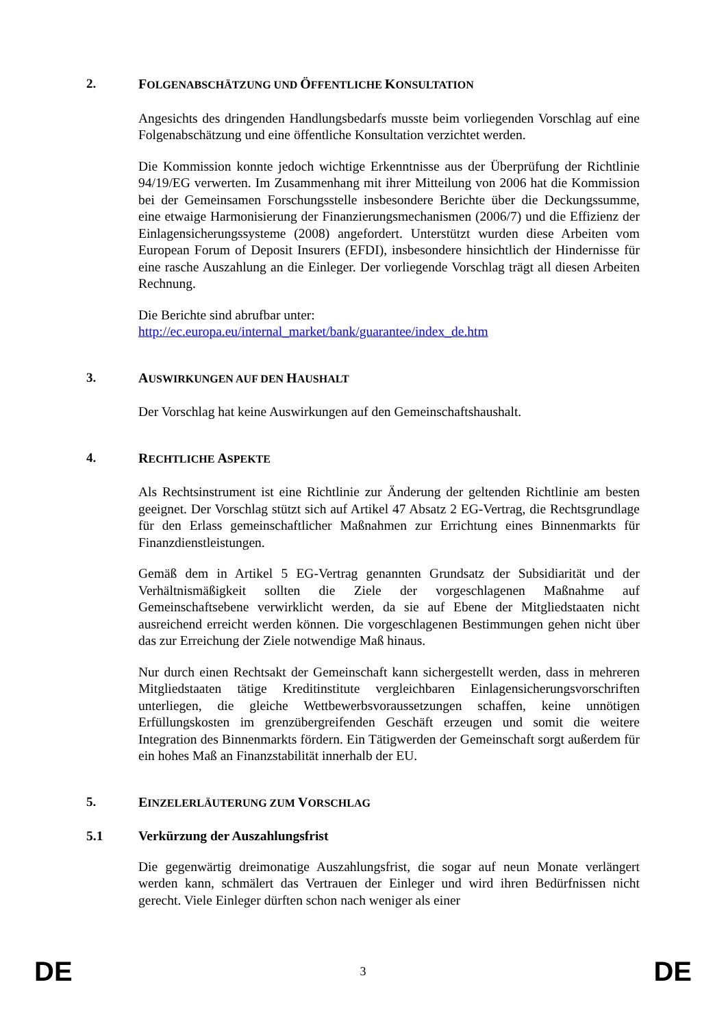2. FOLGENABSCHÄTZUNG UND ÖFFENTLICHE KONSULTATION
Angesichts des dringenden Handlungsbedarfs musste beim vorliegenden Vorschlag auf eine Folgenabschätzung und eine öffentliche Konsultation verzichtet werden.
Die Kommission konnte jedoch wichtige Erkenntnisse aus der Überprüfung der Richtlinie 94/19/EG verwerten. Im Zusammenhang mit ihrer Mitteilung von 2006 hat die Kommission bei der Gemeinsamen Forschungsstelle insbesondere Berichte über die Deckungssumme, eine etwaige Harmonisierung der Finanzierungsmechanismen (2006/7) und die Effizienz der Einlagensicherungssysteme (2008) angefordert. Unterstützt wurden diese Arbeiten vom European Forum of Deposit Insurers (EFDI), insbesondere hinsichtlich der Hindernisse für eine rasche Auszahlung an die Einleger. Der vorliegende Vorschlag trägt all diesen Arbeiten Rechnung.
Die Berichte sind abrufbar unter:
http://ec.europa.eu/internal_market/bank/guarantee/index_de.htm
3. AUSWIRKUNGEN AUF DEN HAUSHALT
Der Vorschlag hat keine Auswirkungen auf den Gemeinschaftshaushalt.
4. RECHTLICHE ASPEKTE
Als Rechtsinstrument ist eine Richtlinie zur Änderung der geltenden Richtlinie am besten geeignet. Der Vorschlag stützt sich auf Artikel 47 Absatz 2 EG-Vertrag, die Rechtsgrundlage für den Erlass gemeinschaftlicher Maßnahmen zur Errichtung eines Binnenmarkts für Finanzdienstleistungen.
Gemäß dem in Artikel 5 EG-Vertrag genannten Grundsatz der Subsidiarität und der Verhältnismäßigkeit sollten die Ziele der vorgeschlagenen Maßnahme auf Gemeinschaftsebene verwirklicht werden, da sie auf Ebene der Mitgliedstaaten nicht ausreichend erreicht werden können. Die vorgeschlagenen Bestimmungen gehen nicht über das zur Erreichung der Ziele notwendige Maß hinaus.
Nur durch einen Rechtsakt der Gemeinschaft kann sichergestellt werden, dass in mehreren Mitgliedstaaten tätige Kreditinstitute vergleichbaren Einlagensicherungsvorschriften unterliegen, die gleiche Wettbewerbsvoraussetzungen schaffen, keine unnötigen Erfüllungskosten im grenzübergreifenden Geschäft erzeugen und somit die weitere Integration des Binnenmarkts fördern. Ein Tätigwerden der Gemeinschaft sorgt außerdem für ein hohes Maß an Finanzstabilität innerhalb der EU.
5. EINZELERLÄUTERUNG ZUM VORSCHLAG
5.1 Verkürzung der Auszahlungsfrist
Die gegenwärtig dreimonatige Auszahlungsfrist, die sogar auf neun Monate verlängert werden kann, schmälert das Vertrauen der Einleger und wird ihren Bedürfnissen nicht gerecht. Viele Einleger dürften schon nach weniger als einer
DE 3 DE